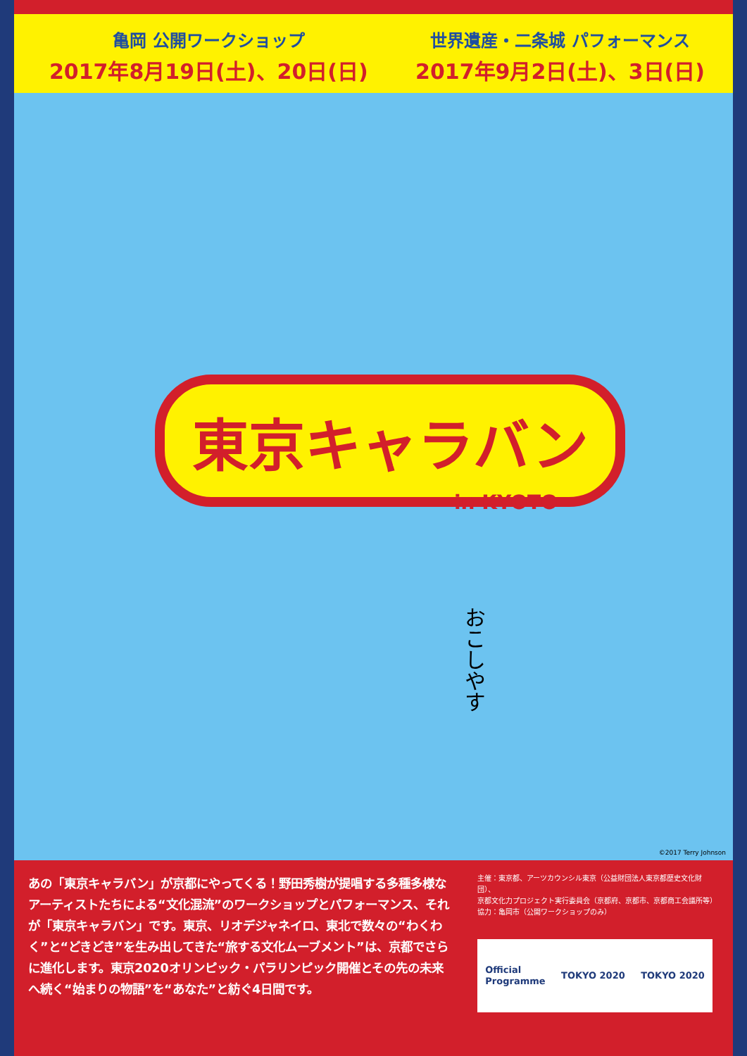亀岡 公開ワークショップ
2017年8月19日(土)、20日(日)
世界遺産・二条城 パフォーマンス
2017年9月2日(土)、3日(日)
東京キャラバン
in KYOTO
おこしやす
©2017 Terry Johnson
あの「東京キャラバン」が京都にやってくる！野田秀樹が提唱する多種多様なアーティストたちによる“文化混流”のワークショップとパフォーマンス、それが「東京キャラバン」です。東京、リオデジャネイロ、東北で数々の“わくわく”と“どきどき”を生み出してきた“旅する文化ムーブメント”は、京都でさらに進化します。東京2020オリンピック・パラリンピック開催とその先の未来へ続く“始まりの物語”を“あなた”と紡ぐ4日間です。
主催：東京都、アーツカウンシル東京（公益財団法人東京都歴史文化財団）、
京都文化力プロジェクト実行委員会（京都府、京都市、京都商工会議所等）
協力：亀岡市（公開ワークショップのみ）
Official
Programme TOKYO 2020 TOKYO 2020